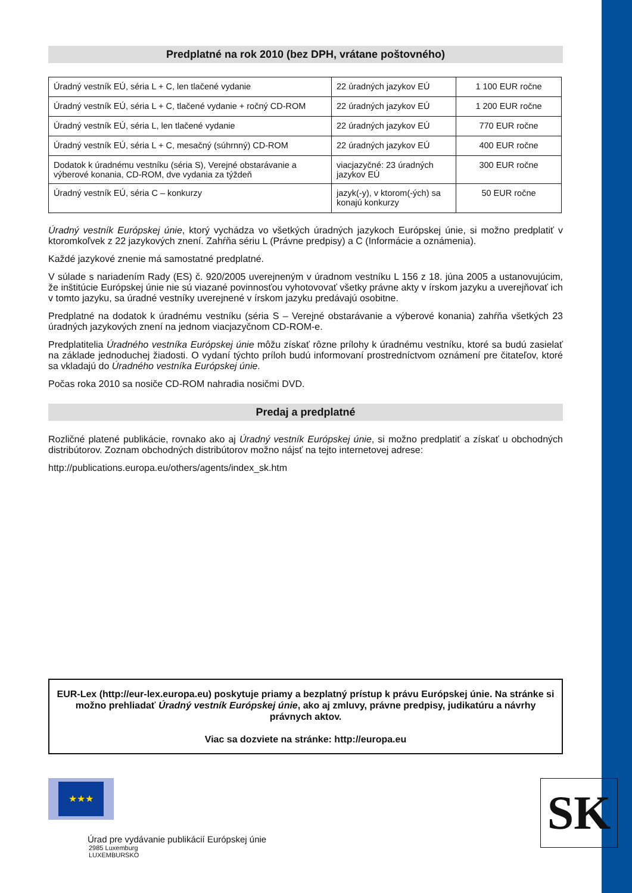Predplatné na rok 2010 (bez DPH, vrátane poštovného)
| Úradný vestník EÚ, séria L + C, len tlačené vydanie | 22 úradných jazykov EÚ | 1 100 EUR ročne |
| Úradný vestník EÚ, séria L + C, tlačené vydanie + ročný CD-ROM | 22 úradných jazykov EÚ | 1 200 EUR ročne |
| Úradný vestník EÚ, séria L, len tlačené vydanie | 22 úradných jazykov EÚ | 770 EUR ročne |
| Úradný vestník EÚ, séria L + C, mesačný (súhrnný) CD-ROM | 22 úradných jazykov EÚ | 400 EUR ročne |
| Dodatok k úradnému vestníku (séria S), Verejné obstarávanie a výberové konania, CD-ROM, dve vydania za týždeň | viacjazyčné: 23 úradných jazykov EÚ | 300 EUR ročne |
| Úradný vestník EÚ, séria C – konkurzy | jazyk(-y), v ktorom(-ých) sa konajú konkurzy | 50 EUR ročne |
Úradný vestník Európskej únie, ktorý vychádza vo všetkých úradných jazykoch Európskej únie, si možno predplatiť v ktoromkoľvek z 22 jazykových znení. Zahŕňa sériu L (Právne predpisy) a C (Informácie a oznámenia).
Každé jazykové znenie má samostatné predplatné.
V súlade s nariadením Rady (ES) č. 920/2005 uverejneným v úradnom vestníku L 156 z 18. júna 2005 a ustanovujúcim, že inštitúcie Európskej únie nie sú viazané povinnosťou vyhotovovať všetky právne akty v írskom jazyku a uverejňovať ich v tomto jazyku, sa úradné vestníky uverejnené v írskom jazyku predávajú osobitne.
Predplatné na dodatok k úradnému vestníku (séria S – Verejné obstarávanie a výberové konania) zahŕňa všetkých 23 úradných jazykových znení na jednom viacjazyčnom CD-ROM-e.
Predplatitelia Úradného vestníka Európskej únie môžu získať rôzne prílohy k úradnému vestníku, ktoré sa budú zasielať na základe jednoduchej žiadosti. O vydaní týchto príloh budú informovaní prostredníctvom oznámení pre čitateľov, ktoré sa vkladajú do Úradného vestníka Európskej únie.
Počas roka 2010 sa nosiče CD-ROM nahradia nosičmi DVD.
Predaj a predplatné
Rozličné platené publikácie, rovnako ako aj Úradný vestník Európskej únie, si možno predplatiť a získať u obchodných distribútorov. Zoznam obchodných distribútorov možno nájsť na tejto internetovej adrese:
http://publications.europa.eu/others/agents/index_sk.htm
EUR-Lex (http://eur-lex.europa.eu) poskytuje priamy a bezplatný prístup k právu Európskej únie. Na stránke si možno prehliadať Úradný vestník Európskej únie, ako aj zmluvy, právne predpisy, judikatúru a návrhy právnych aktov.
Viac sa dozviete na stránke: http://europa.eu
★★★
Úrad pre vydávanie publikácií Európskej únie
2985 Luxemburg
LUXEMBURSKO
SK